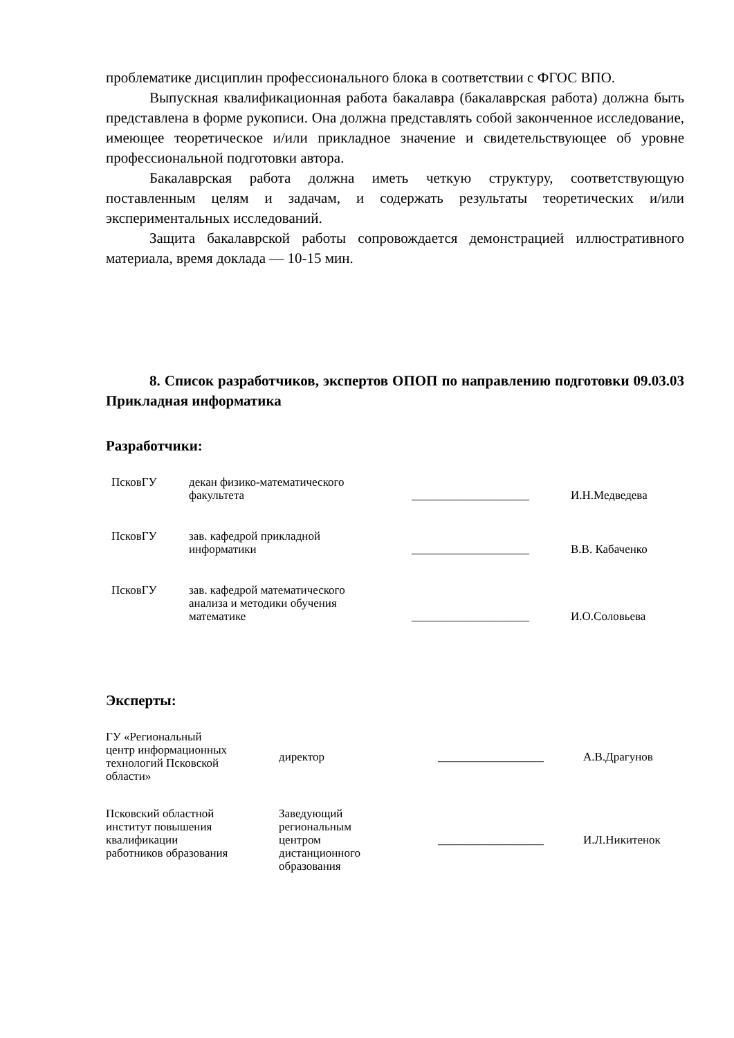проблематике дисциплин профессионального блока в соответствии с ФГОС ВПО.
Выпускная квалификационная работа бакалавра (бакалаврская работа) должна быть представлена в форме рукописи. Она должна представлять собой законченное исследование, имеющее теоретическое и/или прикладное значение и свидетельствующее об уровне профессиональной подготовки автора.
Бакалаврская работа должна иметь четкую структуру, соответствующую поставленным целям и задачам, и содержать результаты теоретических и/или экспериментальных исследований.
Защита бакалаврской работы сопровождается демонстрацией иллюстративного материала, время доклада — 10-15 мин.
8. Список разработчиков, экспертов ОПОП по направлению подготовки 09.03.03 Прикладная информатика
Разработчики:
| ПсковГУ | декан физико-математического факультета | ____________________ | И.Н.Медведева |
| ПсковГУ | зав. кафедрой прикладной информатики | ____________________ | В.В. Кабаченко |
| ПсковГУ | зав. кафедрой математического анализа и методики обучения математике | ____________________ | И.О.Соловьева |
Эксперты:
| ГУ «Региональный центр информационных технологий Псковской области» | директор | __________________ | А.В.Драгунов |
| Псковский областной институт повышения квалификации работников образования | Заведующий региональным центром дистанционного образования | __________________ | И.Л.Никитенок |